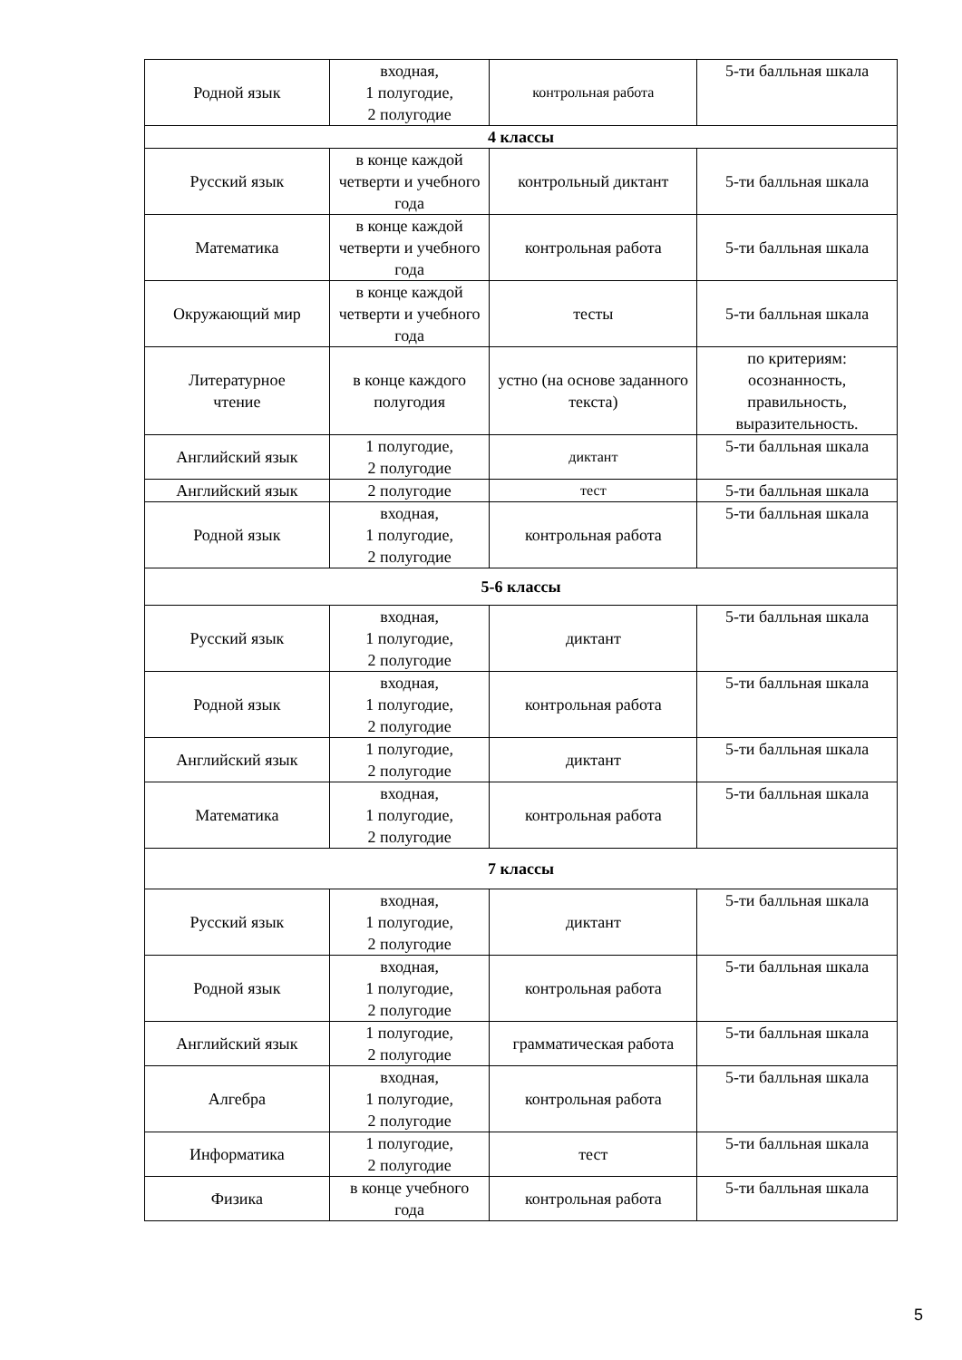| Родной язык | входная, 1 полугодие, 2 полугодие | контрольная работа | 5-ти балльная шкала |
| 4 классы | | | |
| Русский язык | в конце каждой четверти и учебного года | контрольный диктант | 5-ти балльная шкала |
| Математика | в конце каждой четверти и учебного года | контрольная работа | 5-ти балльная шкала |
| Окружающий мир | в конце каждой четверти и учебного года | тесты | 5-ти балльная шкала |
| Литературное чтение | в конце каждого полугодия | устно (на основе заданного текста) | по критериям: осознанность, правильность, выразительность. |
| Английский язык | 1 полугодие, 2 полугодие | диктант | 5-ти балльная шкала |
| Английский язык | 2 полугодие | тест | 5-ти балльная шкала |
| Родной язык | входная, 1 полугодие, 2 полугодие | контрольная работа | 5-ти балльная шкала |
| 5-6 классы | | | |
| Русский язык | входная, 1 полугодие, 2 полугодие | диктант | 5-ти балльная шкала |
| Родной язык | входная, 1 полугодие, 2 полугодие | контрольная работа | 5-ти балльная шкала |
| Английский язык | 1 полугодие, 2 полугодие | диктант | 5-ти балльная шкала |
| Математика | входная, 1 полугодие, 2 полугодие | контрольная работа | 5-ти балльная шкала |
| 7 классы | | | |
| Русский язык | входная, 1 полугодие, 2 полугодие | диктант | 5-ти балльная шкала |
| Родной язык | входная, 1 полугодие, 2 полугодие | контрольная работа | 5-ти балльная шкала |
| Английский язык | 1 полугодие, 2 полугодие | грамматическая работа | 5-ти балльная шкала |
| Алгебра | входная, 1 полугодие, 2 полугодие | контрольная работа | 5-ти балльная шкала |
| Информатика | 1 полугодие, 2 полугодие | тест | 5-ти балльная шкала |
| Физика | в конце учебного года | контрольная работа | 5-ти балльная шкала |
5